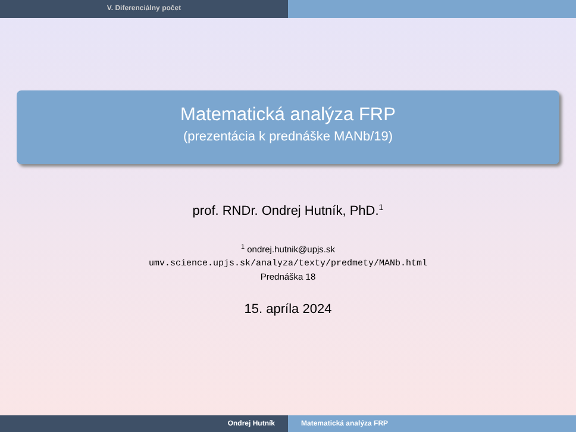V. Diferenciálny počet
Matematická analýza FRP
(prezentácia k prednáške MANb/19)
prof. RNDr. Ondrej Hutník, PhD.<sup>1</sup>
<sup>1</sup> ondrej.hutnik@upjs.sk
umv.science.upjs.sk/analyza/texty/predmety/MANb.html
Prednáška 18
15. apríla 2024
Ondrej Hutník Matematická analýza FRP